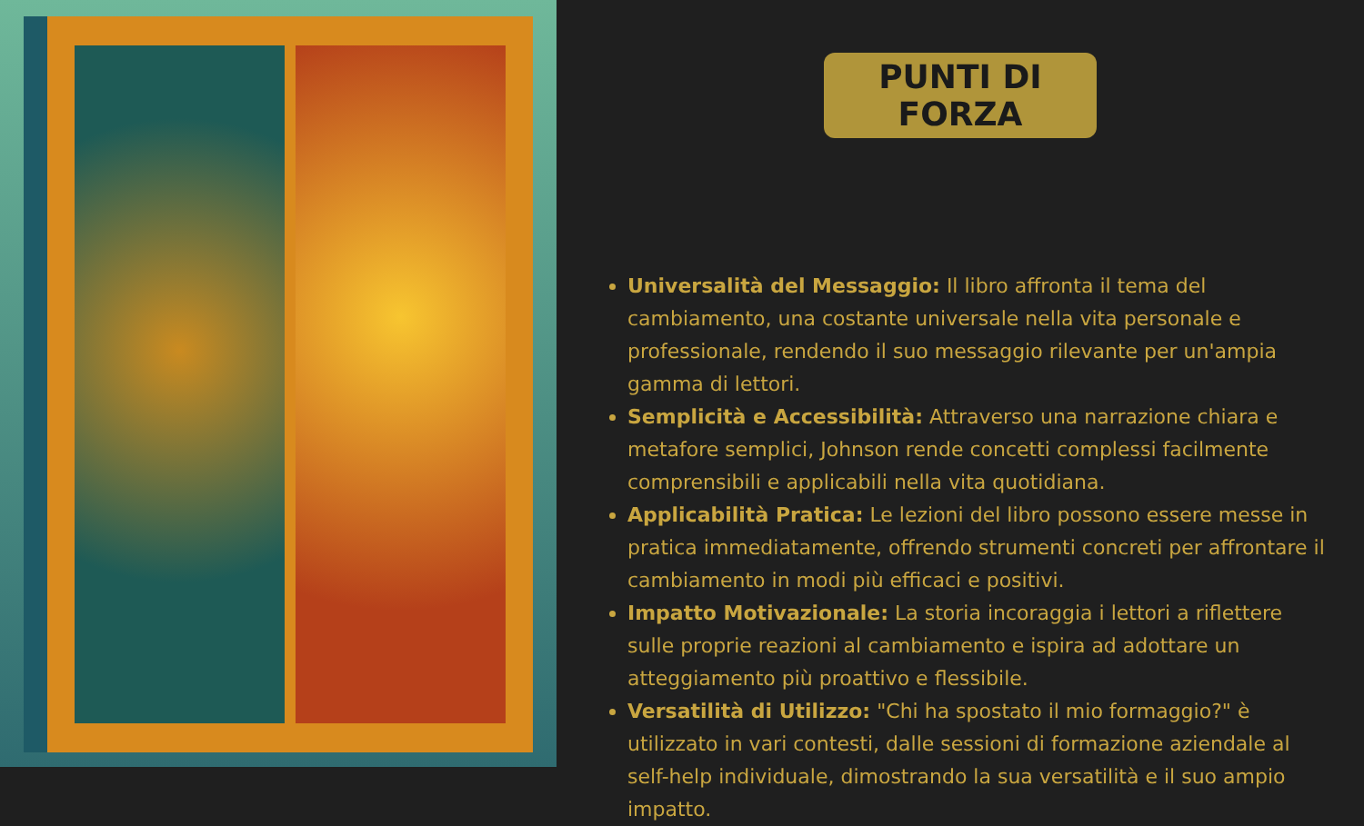PUNTI DI FORZA
Universalità del Messaggio: Il libro affronta il tema del cambiamento, una costante universale nella vita personale e professionale, rendendo il suo messaggio rilevante per un'ampia gamma di lettori.
Semplicità e Accessibilità: Attraverso una narrazione chiara e metafore semplici, Johnson rende concetti complessi facilmente comprensibili e applicabili nella vita quotidiana.
Applicabilità Pratica: Le lezioni del libro possono essere messe in pratica immediatamente, offrendo strumenti concreti per affrontare il cambiamento in modi più efficaci e positivi.
Impatto Motivazionale: La storia incoraggia i lettori a riflettere sulle proprie reazioni al cambiamento e ispira ad adottare un atteggiamento più proattivo e flessibile.
Versatilità di Utilizzo: "Chi ha spostato il mio formaggio?" è utilizzato in vari contesti, dalle sessioni di formazione aziendale al self-help individuale, dimostrando la sua versatilità e il suo ampio impatto.